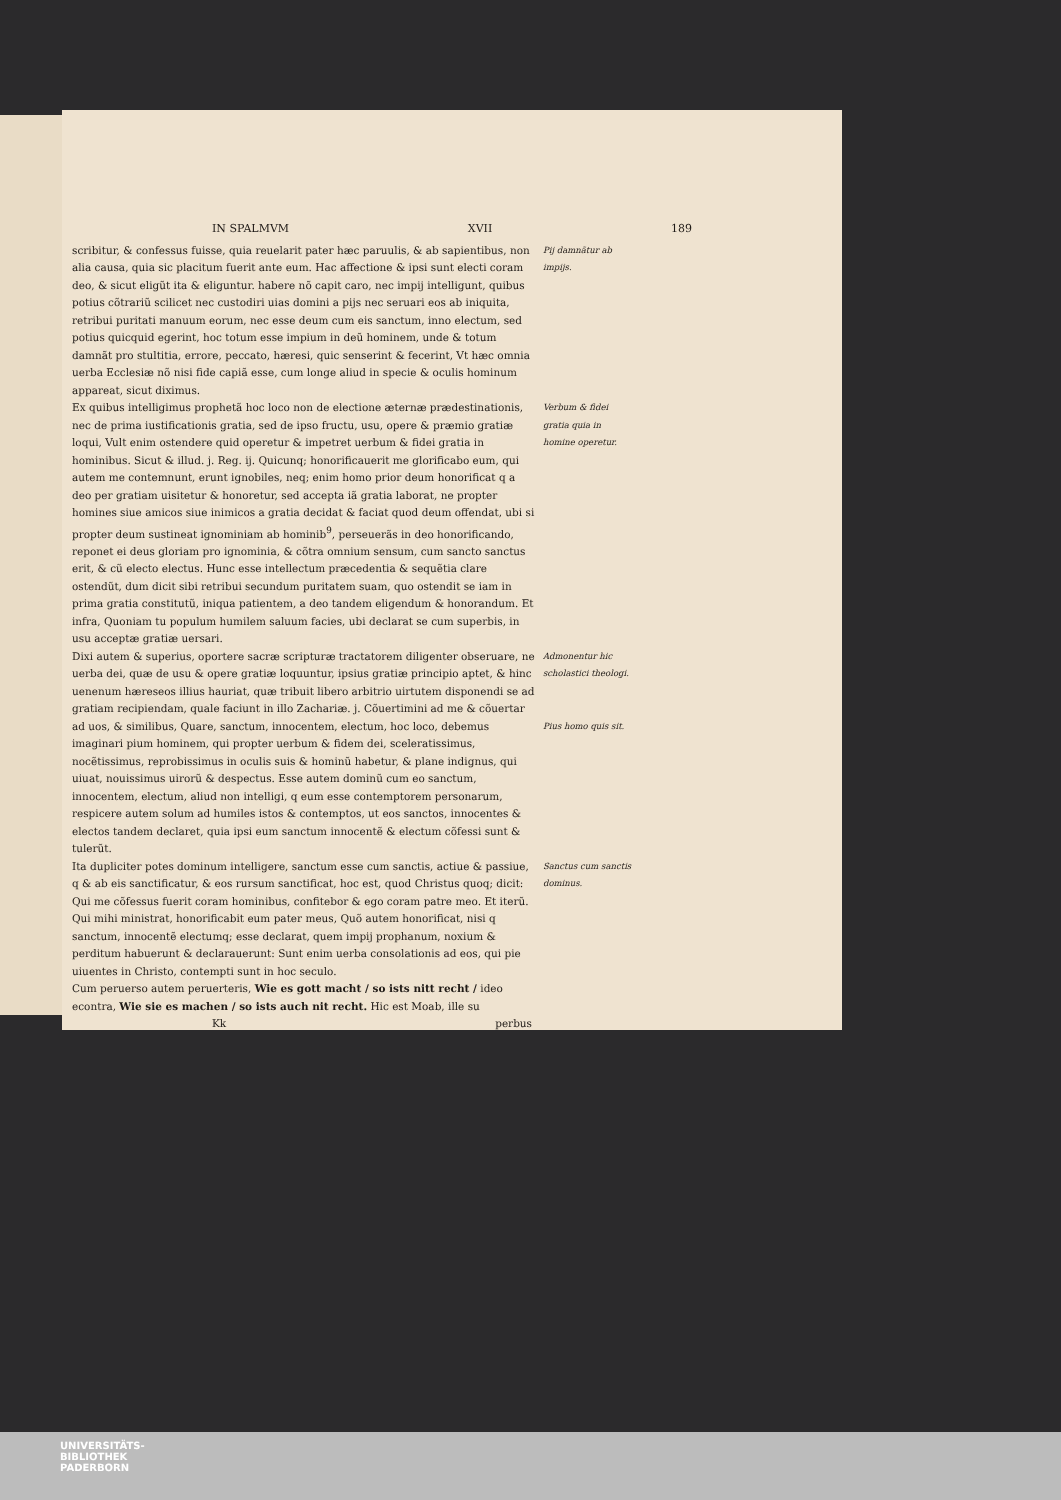IN SPALMVM XVII 189
scribitur, & confessus fuisse, quia reuelarit pater hæc paruulis, & ab sapientibus, non alia causa, quia sic placitum fuerit ante eum. Hac affectione & ipsi sunt electi coram deo, & sicut eligũt ita & eliguntur. habere nõ capit caro, nec impij intelligunt, quibus potius cõtrariũ scilicet nec custodiri uias domini a pijs nec seruari eos ab iniquita, retribui puritati manuum eorum, nec esse deum cum eis sanctum, inno electum, sed potius quicquid egerint, hoc totum esse impium in deũ hominem, unde & totum damnãt pro stultitia, errore, peccato, hæresi, quic senserint & fecerint, Vt hæc omnia uerba Ecclesiæ nõ nisi fide capiã esse, cum longe aliud in specie & oculis hominum appareat, sicut diximus.
Pij damnãtur ab impijs.
Ex quibus intelligimus prophetã hoc loco non de electione æternæ prædestinationis, nec de prima iustificationis gratia, sed de ipso fructu, usu, opere & præmio gratiæ loqui, Vult enim ostendere quid operetur & impetret uerbum & fidei gratia in hominibus. Sicut & illud. j. Reg. ij. Quicunq; honorificauerit me glorificabo eum, qui autem me contemnunt, erunt ignobiles, neq; enim homo prior deum honorificat q a deo per gratiam uisitetur & honoretur, sed accepta iã gratia laborat, ne propter homines siue amicos siue inimicos a gratia decidat & faciat quod deum offendat, ubi si propter deum sustineat ignominiam ab hominib<sup>9</sup>, perseuerãs in deo honorificando, reponet ei deus gloriam pro ignominia, & cõtra omnium sensum, cum sancto sanctus erit, & cũ electo electus. Hunc esse intellectum præcedentia & sequẽtia clare ostendũt, dum dicit sibi retribui secundum puritatem suam, quo ostendit se iam in prima gratia constitutũ, iniqua patientem, a deo tandem eligendum & honorandum. Et infra, Quoniam tu populum humilem saluum facies, ubi declarat se cum superbis, in usu acceptæ gratiæ uersari.
Verbum & fidei gratia quia in homine operetur.
Dixi autem & superius, oportere sacræ scripturæ tractatorem diligenter obseruare, ne uerba dei, quæ de usu & opere gratiæ loquuntur, ipsius gratiæ principio aptet, & hinc uenenum hæreseos illius hauriat, quæ tribuit libero arbitrio uirtutem disponendi se ad gratiam recipiendam, quale faciunt in illo Zachariæ. j. Cõuertimini ad me & cõuertar ad uos, & similibus, Quare, sanctum, innocentem, electum, hoc loco, debemus imaginari pium hominem, qui propter uerbum & fidem dei, sceleratissimus, nocẽtissimus, reprobissimus in oculis suis & hominũ habetur, & plane indignus, qui uiuat, nouissimus uirorũ & despectus. Esse autem dominũ cum eo sanctum, innocentem, electum, aliud non intelligi, q eum esse contemptorem personarum, respicere autem solum ad humiles istos & contemptos, ut eos sanctos, innocentes & electos tandem declaret, quia ipsi eum sanctum innocentẽ & electum cõfessi sunt & tulerũt.
Admonentur hic scholastici theologi.
Pius homo quis sit.
Ita dupliciter potes dominum intelligere, sanctum esse cum sanctis, actiue & passiue, q & ab eis sanctificatur, & eos rursum sanctificat, hoc est, quod Christus quoq; dicit: Qui me cõfessus fuerit coram hominibus, confitebor & ego coram patre meo. Et iterũ. Qui mihi ministrat, honorificabit eum pater meus, Quõ autem honorificat, nisi q sanctum, innocentẽ electumq; esse declarat, quem impij prophanum, noxium & perditum habuerunt & declarauerunt: Sunt enim uerba consolationis ad eos, qui pie uiuentes in Christo, contempti sunt in hoc seculo.
Cum peruerso autem peruerteris, Wie es gott macht / so ists nitt recht / ideo econtra, Wie sie es machen / so ists auch nit recht. Hic est Moab, ille su
Sanctus cum sanctis dominus.
Kk perbus
UNIVERSITÄTS-
BIBLIOTHEK
PADERBORN